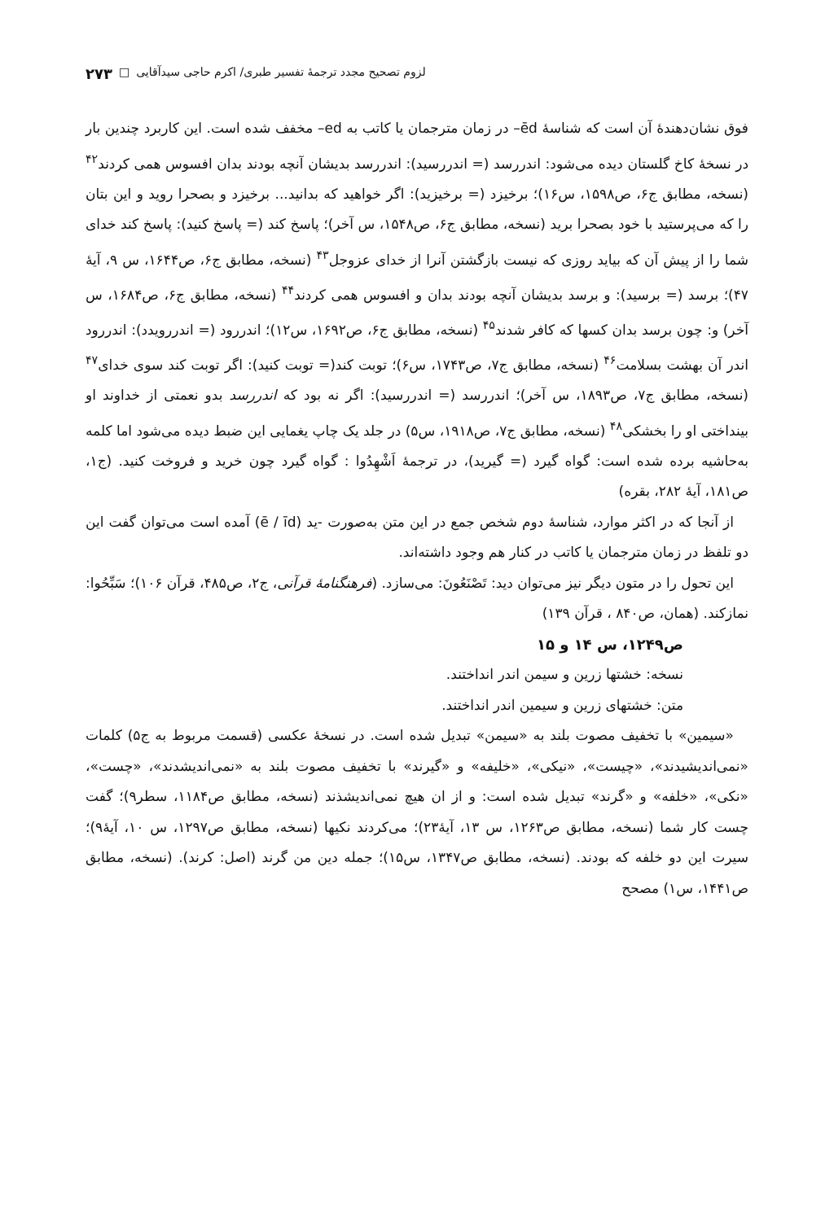لزوم تصحیح مجدد ترجمهٔ تفسیر طبری/ اکرم حاجی سیدآقایی □ ۲۷۳
فوق نشان‌دهندهٔ آن است که شناسهٔ ēd– در زمان مترجمان یا کاتب به ed– مخفف شده است. این کاربرد چندین بار در نسخهٔ کاخ گلستان دیده می‌شود: اندررسد (= اندررسید): اندررسد بدیشان آنچه بودند بدان افسوس همی کردند<sup>۴۲</sup> (نسخه، مطابق ج۶، ص۱۵۹۸، س۱۶)؛ برخیزد (= برخیزید): اگر خواهید که بدانید... برخیزد و بصحرا روید و این بتان را که می‌پرستید با خود بصحرا برید (نسخه، مطابق ج۶، ص۱۵۴۸، س آخر)؛ پاسخ کند (= پاسخ کنید): پاسخ کند خدای شما را از پیش آن که بیاید روزی که نیست بازگشتن آنرا از خدای عزوجل<sup>۴۳</sup> (نسخه، مطابق ج۶، ص۱۶۴۴، س ۹، آیهٔ ۴۷)؛ برسد (= برسید): و برسد بدیشان آنچه بودند بدان و افسوس همی کردند<sup>۴۴</sup> (نسخه، مطابق ج۶، ص۱۶۸۴، س آخر) و: چون برسد بدان کسها که کافر شدند<sup>۴۵</sup> (نسخه، مطابق ج۶، ص۱۶۹۲، س۱۲)؛ اندررود (= اندررویدد): اندررود اندر آن بهشت بسلامت<sup>۴۶</sup> (نسخه، مطابق ج۷، ص۱۷۴۳، س۶)؛ توبت کند(= توبت کنید): اگر توبت کند سوی خدای<sup>۴۷</sup> (نسخه، مطابق ج۷، ص۱۸۹۳، س آخر)؛ اندررسد (= اندررسید): اگر نه بود که اندررسد بدو نعمتی از خداوند او بینداختی او را بخشکی<sup>۴۸</sup> (نسخه، مطابق ج۷، ص۱۹۱۸، س۵) در جلد یک چاپ یغمایی این ضبط دیده می‌شود اما کلمه به‌حاشیه برده شده است: گواه گیرد (= گیرید)، در ترجمهٔ اَشْهِدُوا : گواه گیرد چون خرید و فروخت کنید. (ج۱، ص۱۸۱، آیهٔ ۲۸۲، بقره)
از آنجا که در اکثر موارد، شناسهٔ دوم شخص جمع در این متن به‌صورت ‑ید (ē / īd) آمده است می‌توان گفت این دو تلفظ در زمان مترجمان یا کاتب در کنار هم وجود داشته‌اند.
این تحول را در متون دیگر نیز می‌توان دید: تَصْنَعُونَ: می‌سازد. (فرهنگنامهٔ قرآنی، ج۲، ص۴۸۵، قرآن ۱۰۶)؛ سَبِّحُوا: نمازکند. (همان، ص۸۴۰ ، قرآن ۱۳۹)
ص۱۲۴۹، س ۱۴ و ۱۵
نسخه: خشتها زرین و سیمن اندر انداختند.
متن: خشتهای زرین و سیمین اندر انداختند.
«سیمین» با تخفیف مصوت بلند به «سیمن» تبدیل شده است. در نسخهٔ عکسی (قسمت مربوط به ج۵) کلمات «نمی‌اندیشیدند»، «چیست»، «نیکی»، «خلیفه» و «گیرند» با تخفیف مصوت بلند به «نمی‌اندیشدند»، «چست»، «نکی»، «خلفه» و «گرند» تبدیل شده است: و از ان هیچ نمی‌اندیشذند (نسخه، مطابق ص۱۱۸۴، سطر۹)؛ گفت چست کار شما (نسخه، مطابق ص۱۲۶۳، س ۱۳، آیهٔ۲۳)؛ می‌کردند نکیها (نسخه، مطابق ص۱۲۹۷، س ۱۰، آیهٔ۹)؛ سیرت این دو خلفه که بودند. (نسخه، مطابق ص۱۳۴۷، س۱۵)؛ جمله دین من گرند (اصل: کرند). (نسخه، مطابق ص۱۴۴۱، س۱) مصحح